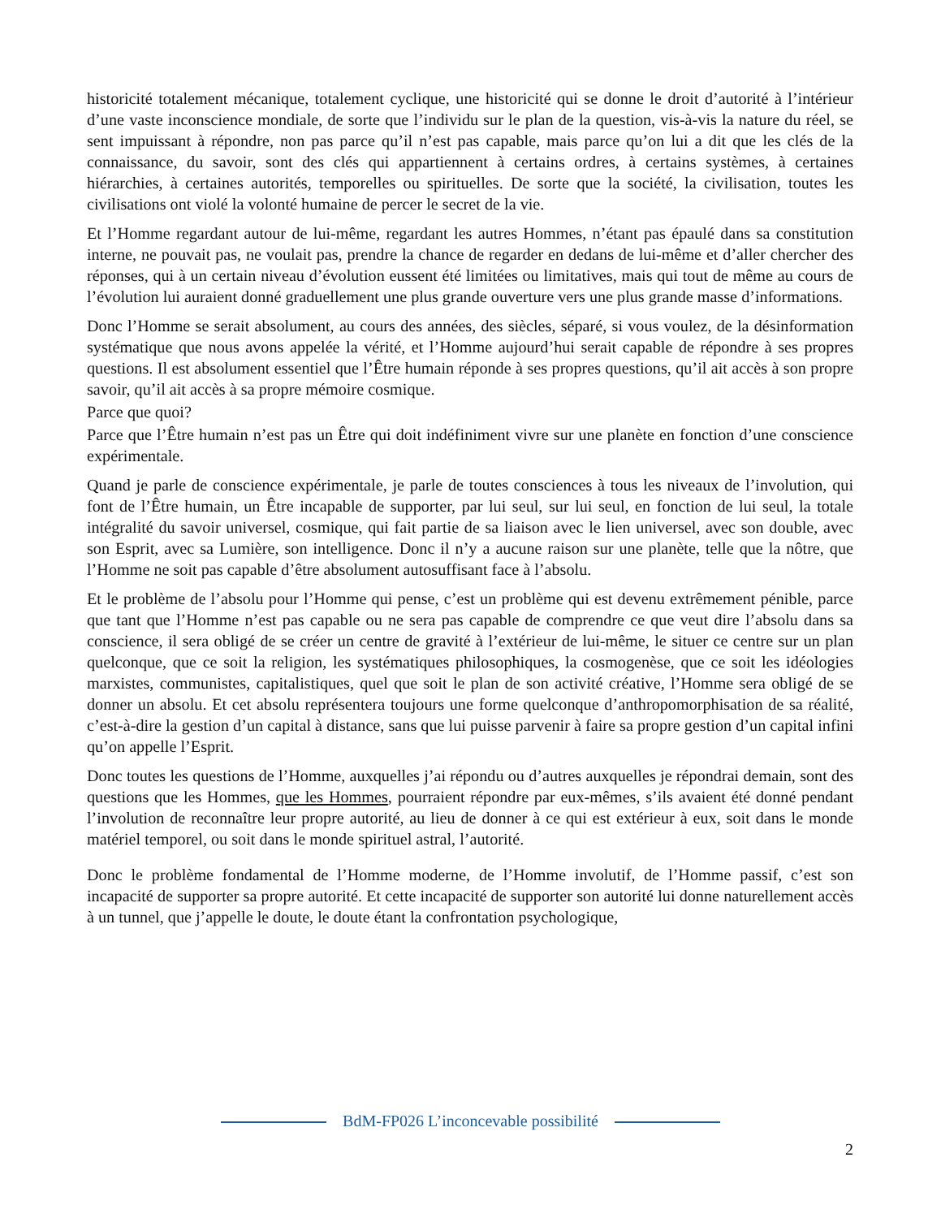historicité totalement mécanique, totalement cyclique, une historicité qui se donne le droit d’autorité à l’intérieur d’une vaste inconscience mondiale, de sorte que l’individu sur le plan de la question, vis-à-vis la nature du réel, se sent impuissant à répondre, non pas parce qu’il n’est pas capable, mais parce qu’on lui a dit que les clés de la connaissance, du savoir, sont des clés qui appartiennent à certains ordres, à certains systèmes, à certaines hiérarchies, à certaines autorités, temporelles ou spirituelles. De sorte que la société, la civilisation, toutes les civilisations ont violé la volonté humaine de percer le secret de la vie.
Et l’Homme regardant autour de lui-même, regardant les autres Hommes, n’étant pas épaulé dans sa constitution interne, ne pouvait pas, ne voulait pas, prendre la chance de regarder en dedans de lui-même et d’aller chercher des réponses, qui à un certain niveau d’évolution eussent été limitées ou limitatives, mais qui tout de même au cours de l’évolution lui auraient donné graduellement une plus grande ouverture vers une plus grande masse d’informations.
Donc l’Homme se serait absolument, au cours des années, des siècles, séparé, si vous voulez, de la désinformation systématique que nous avons appelée la vérité, et l’Homme aujourd’hui serait capable de répondre à ses propres questions. Il est absolument essentiel que l’Être humain réponde à ses propres questions, qu’il ait accès à son propre savoir, qu’il ait accès à sa propre mémoire cosmique.
Parce que quoi?
Parce que l’Être humain n’est pas un Être qui doit indéfiniment vivre sur une planète en fonction d’une conscience expérimentale.
Quand je parle de conscience expérimentale, je parle de toutes consciences à tous les niveaux de l’involution, qui font de l’Être humain, un Être incapable de supporter, par lui seul, sur lui seul, en fonction de lui seul, la totale intégralité du savoir universel, cosmique, qui fait partie de sa liaison avec le lien universel, avec son double, avec son Esprit, avec sa Lumière, son intelligence. Donc il n’y a aucune raison sur une planète, telle que la nôtre, que l’Homme ne soit pas capable d’être absolument autosuffisant face à l’absolu.
Et le problème de l’absolu pour l’Homme qui pense, c’est un problème qui est devenu extrêmement pénible, parce que tant que l’Homme n’est pas capable ou ne sera pas capable de comprendre ce que veut dire l’absolu dans sa conscience, il sera obligé de se créer un centre de gravité à l’extérieur de lui-même, le situer ce centre sur un plan quelconque, que ce soit la religion, les systématiques philosophiques, la cosmogenèse, que ce soit les idéologies marxistes, communistes, capitalistiques, quel que soit le plan de son activité créative, l’Homme sera obligé de se donner un absolu. Et cet absolu représentera toujours une forme quelconque d’anthropomorphisation de sa réalité, c’est-à-dire la gestion d’un capital à distance, sans que lui puisse parvenir à faire sa propre gestion d’un capital infini qu’on appelle l’Esprit.
Donc toutes les questions de l’Homme, auxquelles j’ai répondu ou d’autres auxquelles je répondrai demain, sont des questions que les Hommes, que les Hommes, pourraient répondre par eux-mêmes, s’ils avaient été donné pendant l’involution de reconnaître leur propre autorité, au lieu de donner à ce qui est extérieur à eux, soit dans le monde matériel temporel, ou soit dans le monde spirituel astral, l’autorité.
Donc le problème fondamental de l’Homme moderne, de l’Homme involutif, de l’Homme passif, c’est son incapacité de supporter sa propre autorité. Et cette incapacité de supporter son autorité lui donne naturellement accès à un tunnel, que j’appelle le doute, le doute étant la confrontation psychologique,
BdM-FP026 L’inconcevable possibilité
2